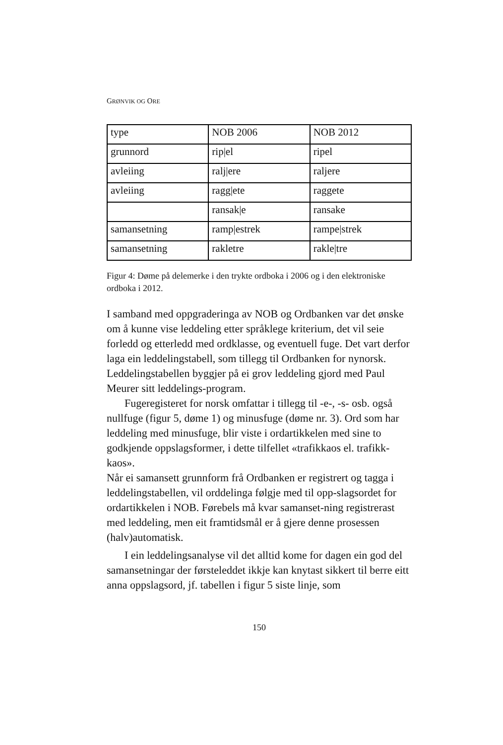GRØNVIK OG ORE
| type | NOB 2006 | NOB 2012 |
| grunnord | rip/el | ripel |
| avleiing | ralj/ere | raljere |
| avleiing | ragg/ete | raggete |
| | ransak/e | ransake |
| samansetning | ramp/estrek | rampe/strek |
| samansetning | rakletre | rakle/tre |
Figur 4: Døme på delemerke i den trykte ordboka i 2006 og i den elektroniske ordboka i 2012.
I samband med oppgraderinga av NOB og Ordbanken var det ønske om å kunne vise leddeling etter språklege kriterium, det vil seie forledd og etterledd med ordklasse, og eventuell fuge. Det vart derfor laga ein leddelingstabell, som tillegg til Ordbanken for nynorsk. Leddelingstabellen byggjer på ei grov leddeling gjord med Paul Meurer sitt leddelings-program.
Fugeregisteret for norsk omfattar i tillegg til -e-, -s- osb. også nullfuge (figur 5, døme 1) og minusfuge (døme nr. 3). Ord som har leddeling med minusfuge, blir viste i ordartikkelen med sine to godkjende oppslagsformer, i dette tilfellet «trafikkaos el. trafikk-kaos».
Når ei samansett grunnform frå Ordbanken er registrert og tagga i leddelingstabellen, vil orddelinga følgje med til opp-slagsordet for ordartikkelen i NOB. Førebels må kvar samanset-ning registrerast med leddeling, men eit framtidsmål er å gjere denne prosessen (halv)automatisk.
I ein leddelingsanalyse vil det alltid kome for dagen ein god del samansetningar der førsteleddet ikkje kan knytast sikkert til berre eitt anna oppslagsord, jf. tabellen i figur 5 siste linje, som
150